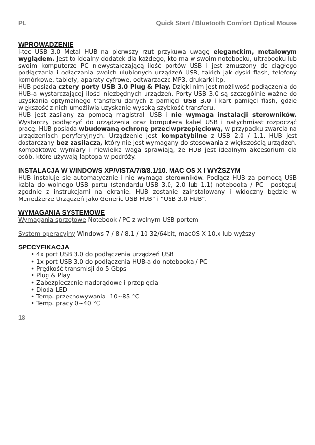PL Quick Start / Bluetooth Comfort Optical Mouse
WPROWADZENIE
i-tec USB 3.0 Metal HUB na pierwszy rzut przykuwa uwagę eleganckim, metalowym wyglądem. Jest to idealny dodatek dla każdego, kto ma w swoim notebooku, ultrabooku lub swoim komputerze PC niewystarczającą ilość portów USB i jest zmuszony do ciągłego podłączania i odłączania swoich ulubionych urządzeń USB, takich jak dyski flash, telefony komórkowe, tablety, aparaty cyfrowe, odtwarzacze MP3, drukarki itp.
HUB posiada cztery porty USB 3.0 Plug & Play. Dzięki nim jest możliwość podłączenia do HUB-a wystarczającej ilości niezbędnych urządzeń. Porty USB 3.0 są szczególnie ważne do uzyskania optymalnego transferu danych z pamięci USB 3.0 i kart pamięci flash, gdzie większość z nich umożliwia uzyskanie wysoką szybkość transferu.
HUB jest zasilany za pomocą magistrali USB i nie wymaga instalacji sterowników. Wystarczy podłączyć do urządzenia oraz komputera kabel USB i natychmiast rozpocząć pracę. HUB posiada wbudowaną ochronę przeciwprzepięciową, w przypadku zwarcia na urządzeniach peryferyjnych. Urządzenie jest kompatybilne z USB 2.0 / 1.1. HUB jest dostarczany bez zasilacza, który nie jest wymagany do stosowania z większością urządzeń. Kompaktowe wymiary i niewielka waga sprawiają, że HUB jest idealnym akcesorium dla osób, które używają laptopa w podróży.
INSTALACJA W WINDOWS XP/VISTA/7/8/8.1/10, MAC OS X I WYŻSZYM
HUB instaluje sie automatycznie i nie wymaga sterowników. Podłącz HUB za pomocą USB kabla do wolnego USB portu (standardu USB 3.0, 2.0 lub 1.1) notebooka / PC i postępuj zgodnie z instrukcjami na ekranie. HUB zostanie zainstalowany i widoczny będzie w Menedżerze Urządzeń jako Generic USB HUB" i “USB 3.0 HUB”.
WYMAGANIA SYSTEMOWE
Wymagania sprzętowe Notebook / PC z wolnym USB portem
System operacyjny Windows 7 / 8 / 8.1 / 10 32/64bit, macOS X 10.x lub wyższy
SPECYFIKACJA
4x port USB 3.0 do podłączenia urządzeń USB
1x port USB 3.0 do podłączenia HUB-a do notebooka / PC
Prędkość transmisji do 5 Gbps
Plug & Play
Zabezpieczenie nadprądowe i przepięcia
Dioda LED
Temp. przechowywania -10~85 °C
Temp. pracy 0~40 °C
18